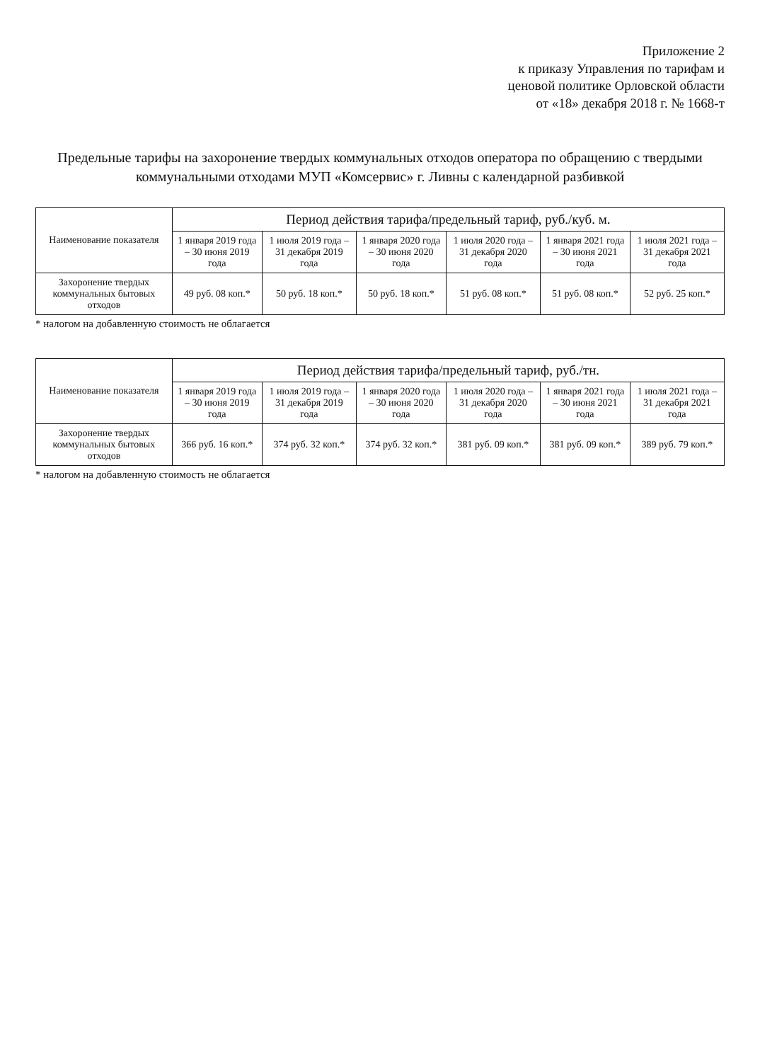Приложение 2
к приказу Управления по тарифам и
ценовой политике Орловской области
от «18» декабря 2018 г. № 1668-т
Предельные тарифы на захоронение твердых коммунальных отходов оператора по обращению с твердыми коммунальными отходами МУП «Комсервис» г. Ливны с календарной разбивкой
| Наименование показателя | Период действия тарифа/предельный тариф, руб./куб. м. | | | | | |
| --- | --- | --- | --- | --- | --- | --- |
| | 1 января 2019 года – 30 июня 2019 года | 1 июля 2019 года – 31 декабря 2019 года | 1 января 2020 года – 30 июня 2020 года | 1 июля 2020 года – 31 декабря 2020 года | 1 января 2021 года – 30 июня 2021 года | 1 июля 2021 года – 31 декабря 2021 года |
| Захоронение твердых коммунальных бытовых отходов | 49 руб. 08 коп.* | 50 руб. 18 коп.* | 50 руб. 18 коп.* | 51 руб. 08 коп.* | 51 руб. 08 коп.* | 52 руб. 25 коп.* |
* налогом на добавленную стоимость не облагается
| Наименование показателя | Период действия тарифа/предельный тариф, руб./тн. | | | | | |
| --- | --- | --- | --- | --- | --- | --- |
| | 1 января 2019 года – 30 июня 2019 года | 1 июля 2019 года – 31 декабря 2019 года | 1 января 2020 года – 30 июня 2020 года | 1 июля 2020 года – 31 декабря 2020 года | 1 января 2021 года – 30 июня 2021 года | 1 июля 2021 года – 31 декабря 2021 года |
| Захоронение твердых коммунальных бытовых отходов | 366 руб. 16 коп.* | 374 руб. 32 коп.* | 374 руб. 32 коп.* | 381 руб. 09 коп.* | 381 руб. 09 коп.* | 389 руб. 79 коп.* |
* налогом на добавленную стоимость не облагается